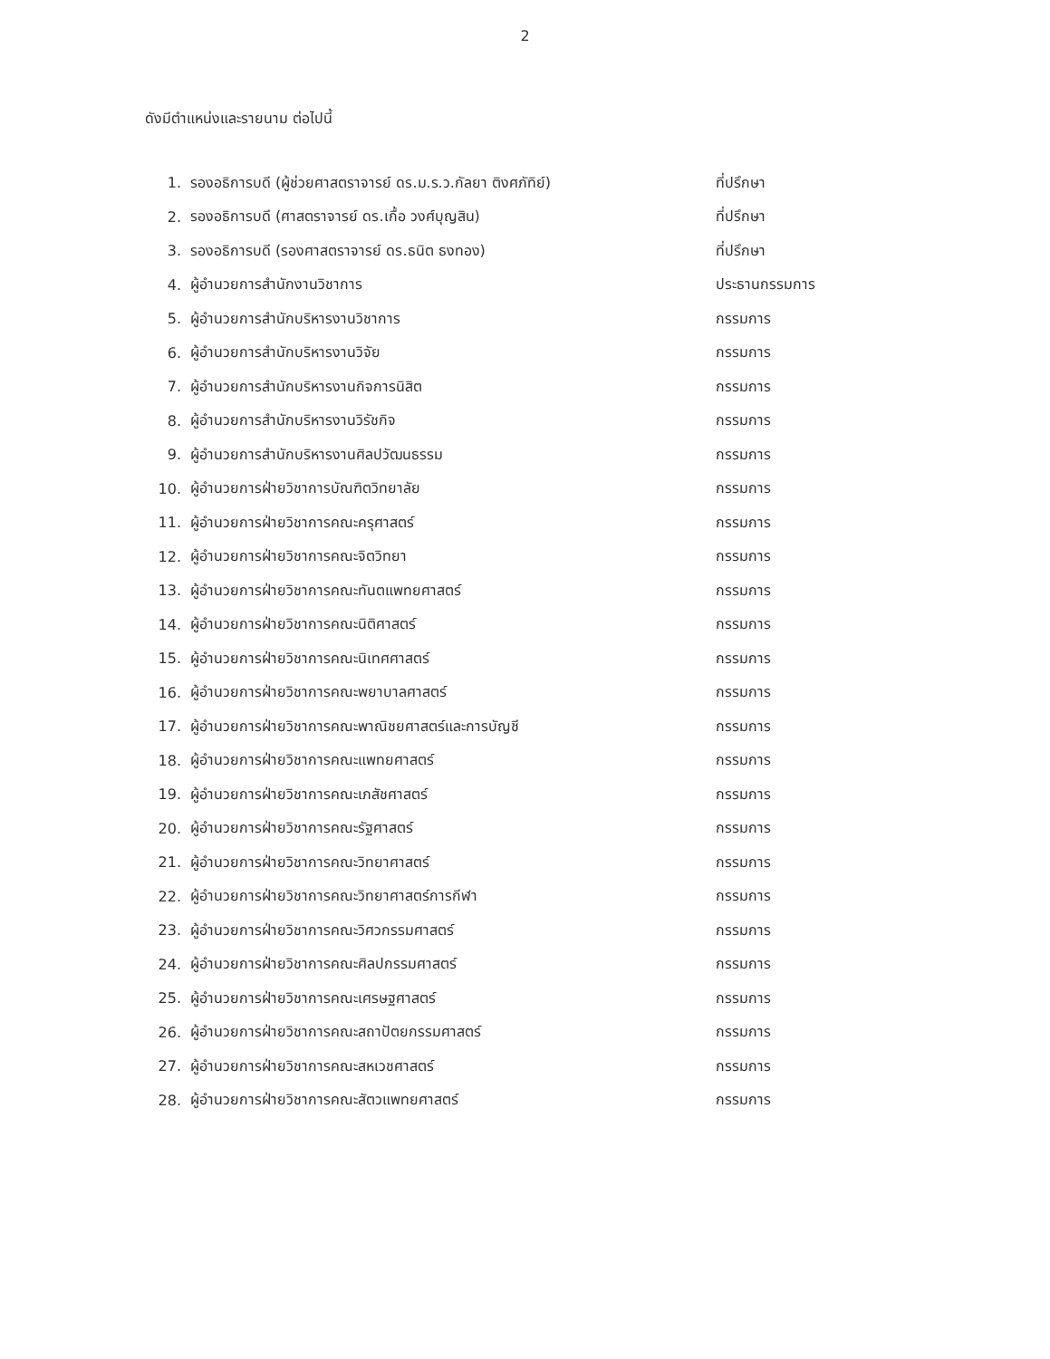2
ดังมีตำแหน่งและรายนาม ต่อไปนี้
1. รองอธิการบดี (ผู้ช่วยศาสตราจารย์ ดร.ม.ร.ว.กัลยา ติงศภัทิย์) ที่ปรึกษา
2. รองอธิการบดี (ศาสตราจารย์ ดร.เกื้อ วงศ์บุญสิน) ที่ปรึกษา
3. รองอธิการบดี (รองศาสตราจารย์ ดร.ธนิต ธงทอง) ที่ปรึกษา
4. ผู้อำนวยการสำนักงานวิชาการ ประธานกรรมการ
5. ผู้อำนวยการสำนักบริหารงานวิชาการ กรรมการ
6. ผู้อำนวยการสำนักบริหารงานวิจัย กรรมการ
7. ผู้อำนวยการสำนักบริหารงานกิจการนิสิต กรรมการ
8. ผู้อำนวยการสำนักบริหารงานวิรัชกิจ กรรมการ
9. ผู้อำนวยการสำนักบริหารงานศิลปวัฒนธรรม กรรมการ
10. ผู้อำนวยการฝ่ายวิชาการบัณฑิตวิทยาลัย กรรมการ
11. ผู้อำนวยการฝ่ายวิชาการคณะครุศาสตร์ กรรมการ
12. ผู้อำนวยการฝ่ายวิชาการคณะจิตวิทยา กรรมการ
13. ผู้อำนวยการฝ่ายวิชาการคณะทันตแพทยศาสตร์ กรรมการ
14. ผู้อำนวยการฝ่ายวิชาการคณะนิติศาสตร์ กรรมการ
15. ผู้อำนวยการฝ่ายวิชาการคณะนิเทศศาสตร์ กรรมการ
16. ผู้อำนวยการฝ่ายวิชาการคณะพยาบาลศาสตร์ กรรมการ
17. ผู้อำนวยการฝ่ายวิชาการคณะพาณิชยศาสตร์และการบัญชี กรรมการ
18. ผู้อำนวยการฝ่ายวิชาการคณะแพทยศาสตร์ กรรมการ
19. ผู้อำนวยการฝ่ายวิชาการคณะเภสัชศาสตร์ กรรมการ
20. ผู้อำนวยการฝ่ายวิชาการคณะรัฐศาสตร์ กรรมการ
21. ผู้อำนวยการฝ่ายวิชาการคณะวิทยาศาสตร์ กรรมการ
22. ผู้อำนวยการฝ่ายวิชาการคณะวิทยาศาสตร์การกีฬา กรรมการ
23. ผู้อำนวยการฝ่ายวิชาการคณะวิศวกรรมศาสตร์ กรรมการ
24. ผู้อำนวยการฝ่ายวิชาการคณะศิลปกรรมศาสตร์ กรรมการ
25. ผู้อำนวยการฝ่ายวิชาการคณะเศรษฐศาสตร์ กรรมการ
26. ผู้อำนวยการฝ่ายวิชาการคณะสถาปัตยกรรมศาสตร์ กรรมการ
27. ผู้อำนวยการฝ่ายวิชาการคณะสหเวชศาสตร์ กรรมการ
28. ผู้อำนวยการฝ่ายวิชาการคณะสัตวแพทยศาสตร์ กรรมการ